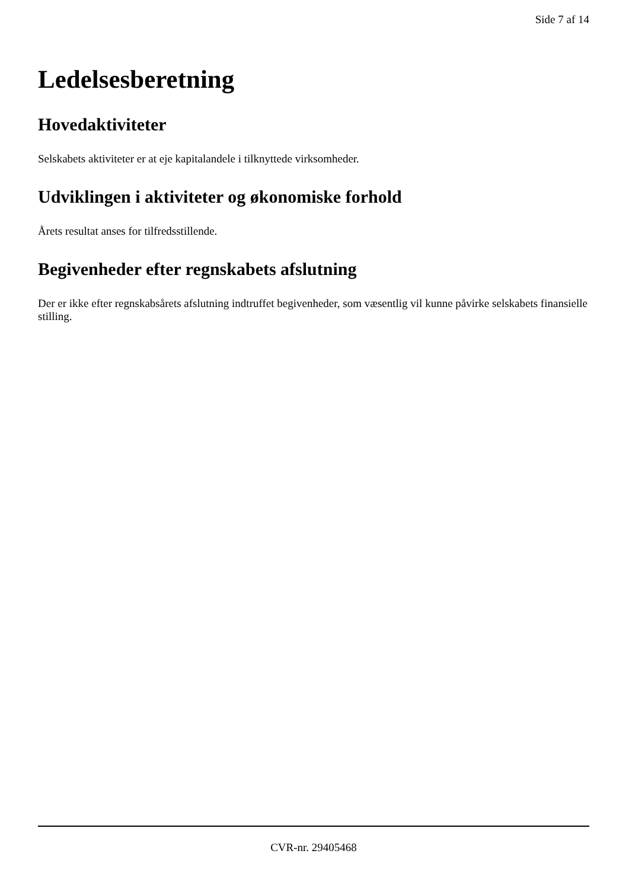Side 7 af 14
Ledelsesberetning
Hovedaktiviteter
Selskabets aktiviteter er at eje kapitalandele i tilknyttede virksomheder.
Udviklingen i aktiviteter og økonomiske forhold
Årets resultat anses for tilfredsstillende.
Begivenheder efter regnskabets afslutning
Der er ikke efter regnskabsårets afslutning indtruffet begivenheder, som væsentlig vil kunne påvirke selskabets finansielle stilling.
CVR-nr. 29405468